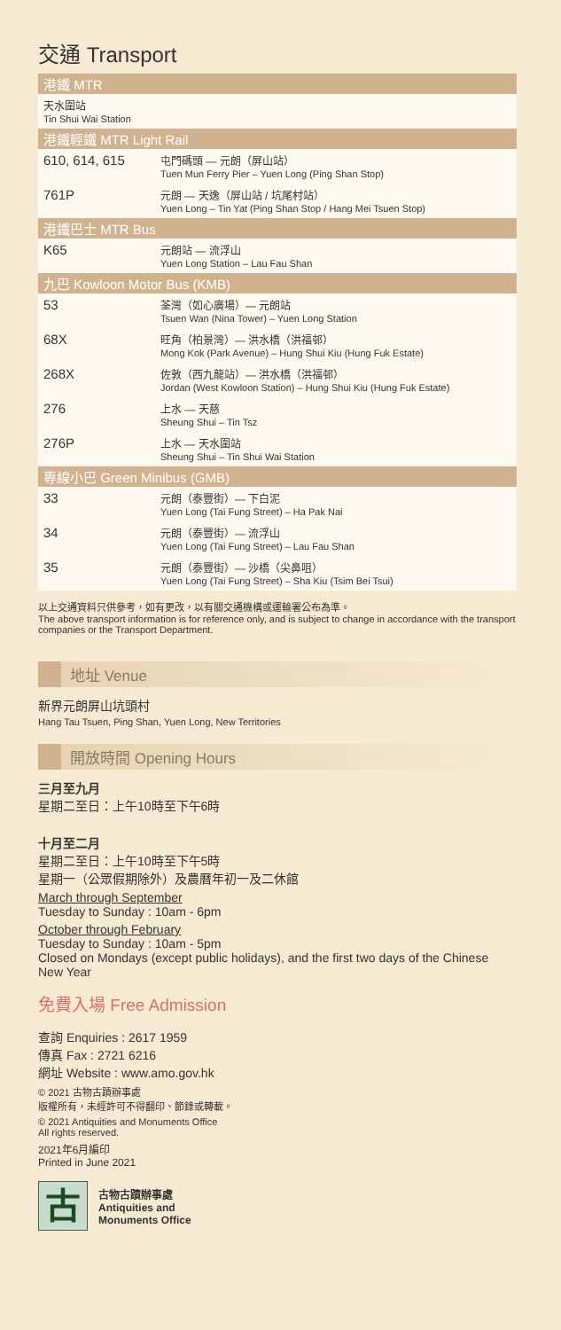交通 Transport
| 港鐵 MTR | |
| --- | --- |
| 天水圍站 Tin Shui Wai Station | |
| 港鐵輕鐵 MTR Light Rail | |
| 610, 614, 615 | 屯門碼頭 — 元朗（屏山站） Tuen Mun Ferry Pier – Yuen Long (Ping Shan Stop) |
| 761P | 元朗 — 天逸（屏山站 / 坑尾村站） Yuen Long – Tin Yat (Ping Shan Stop / Hang Mei Tsuen Stop) |
| 港鐵巴士 MTR Bus | |
| K65 | 元朗站 — 流浮山 Yuen Long Station – Lau Fau Shan |
| 九巴 Kowloon Motor Bus (KMB) | |
| 53 | 荃灣（如心廣場）— 元朗站 Tsuen Wan (Nina Tower) – Yuen Long Station |
| 68X | 旺角（柏景灣）— 洪水橋（洪福邨） Mong Kok (Park Avenue) – Hung Shui Kiu (Hung Fuk Estate) |
| 268X | 佐敦（西九龍站）— 洪水橋（洪福邨） Jordan (West Kowloon Station) – Hung Shui Kiu (Hung Fuk Estate) |
| 276 | 上水 — 天慈 Sheung Shui – Tin Tsz |
| 276P | 上水 — 天水圍站 Sheung Shui – Tin Shui Wai Station |
| 專線小巴 Green Minibus (GMB) | |
| 33 | 元朗（泰豐街）— 下白泥 Yuen Long (Tai Fung Street) – Ha Pak Nai |
| 34 | 元朗（泰豐街）— 流浮山 Yuen Long (Tai Fung Street) – Lau Fau Shan |
| 35 | 元朗（泰豐街）— 沙橋（尖鼻咀） Yuen Long (Tai Fung Street) – Sha Kiu (Tsim Bei Tsui) |
以上交通資料只供參考，如有更改，以有關交通機構或運輸署公布為準。
The above transport information is for reference only, and is subject to change in accordance with the transport companies or the Transport Department.
地址 Venue
新界元朗屏山坑頭村
Hang Tau Tsuen, Ping Shan, Yuen Long, New Territories
開放時間 Opening Hours
三月至九月
星期二至日：上午10時至下午6時
十月至二月
星期二至日：上午10時至下午5時
星期一（公眾假期除外）及農曆年初一及二休館
March through September
Tuesday to Sunday : 10am - 6pm
October through February
Tuesday to Sunday : 10am - 5pm
Closed on Mondays (except public holidays), and the first two days of the Chinese New Year
免費入場 Free Admission
查詢 Enquiries : 2617 1959
傳真 Fax : 2721 6216
網址 Website : www.amo.gov.hk
© 2021 古物古蹟辦事處
版權所有，未經許可不得翻印、節錄或轉載。
© 2021 Antiquities and Monuments Office
All rights reserved.
2021年6月編印
Printed in June 2021
古
古物古蹟辦事處
Antiquities and
Monuments Office